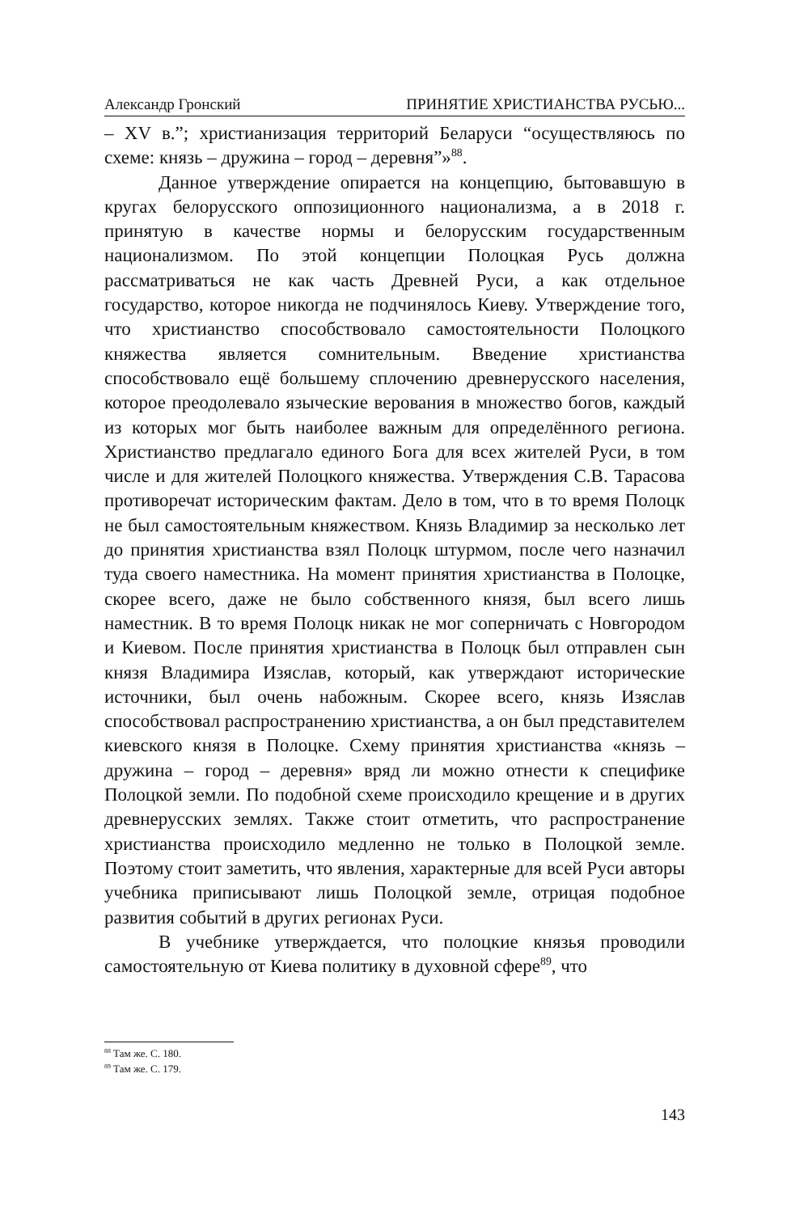Александр Гронский ПРИНЯТИЕ ХРИСТИАНСТВА РУСЬЮ...
– XV в.”; христианизация территорий Беларуси “осуществляюсь по схеме: князь – дружина – город – деревня”»<sup>88</sup>.
Данное утверждение опирается на концепцию, бытовавшую в кругах белорусского оппозиционного национализма, а в 2018 г. принятую в качестве нормы и белорусским государственным национализмом. По этой концепции Полоцкая Русь должна рассматриваться не как часть Древней Руси, а как отдельное государство, которое никогда не подчинялось Киеву. Утверждение того, что христианство способствовало самостоятельности Полоцкого княжества является сомнительным. Введение христианства способствовало ещё большему сплочению древнерусского населения, которое преодолевало языческие верования в множество богов, каждый из которых мог быть наиболее важным для определённого региона. Христианство предлагало единого Бога для всех жителей Руси, в том числе и для жителей Полоцкого княжества. Утверждения С.В. Тарасова противоречат историческим фактам. Дело в том, что в то время Полоцк не был самостоятельным княжеством. Князь Владимир за несколько лет до принятия христианства взял Полоцк штурмом, после чего назначил туда своего наместника. На момент принятия христианства в Полоцке, скорее всего, даже не было собственного князя, был всего лишь наместник. В то время Полоцк никак не мог соперничать с Новгородом и Киевом. После принятия христианства в Полоцк был отправлен сын князя Владимира Изяслав, который, как утверждают исторические источники, был очень набожным. Скорее всего, князь Изяслав способствовал распространению христианства, а он был представителем киевского князя в Полоцке. Схему принятия христианства «князь – дружина – город – деревня» вряд ли можно отнести к специфике Полоцкой земли. По подобной схеме происходило крещение и в других древнерусских землях. Также стоит отметить, что распространение христианства происходило медленно не только в Полоцкой земле. Поэтому стоит заметить, что явления, характерные для всей Руси авторы учебника приписывают лишь Полоцкой земле, отрицая подобное развития событий в других регионах Руси.
В учебнике утверждается, что полоцкие князья проводили самостоятельную от Киева политику в духовной сфере<sup>89</sup>, что
<sup>88</sup> Там же. С. 180.
<sup>89</sup> Там же. С. 179.
143